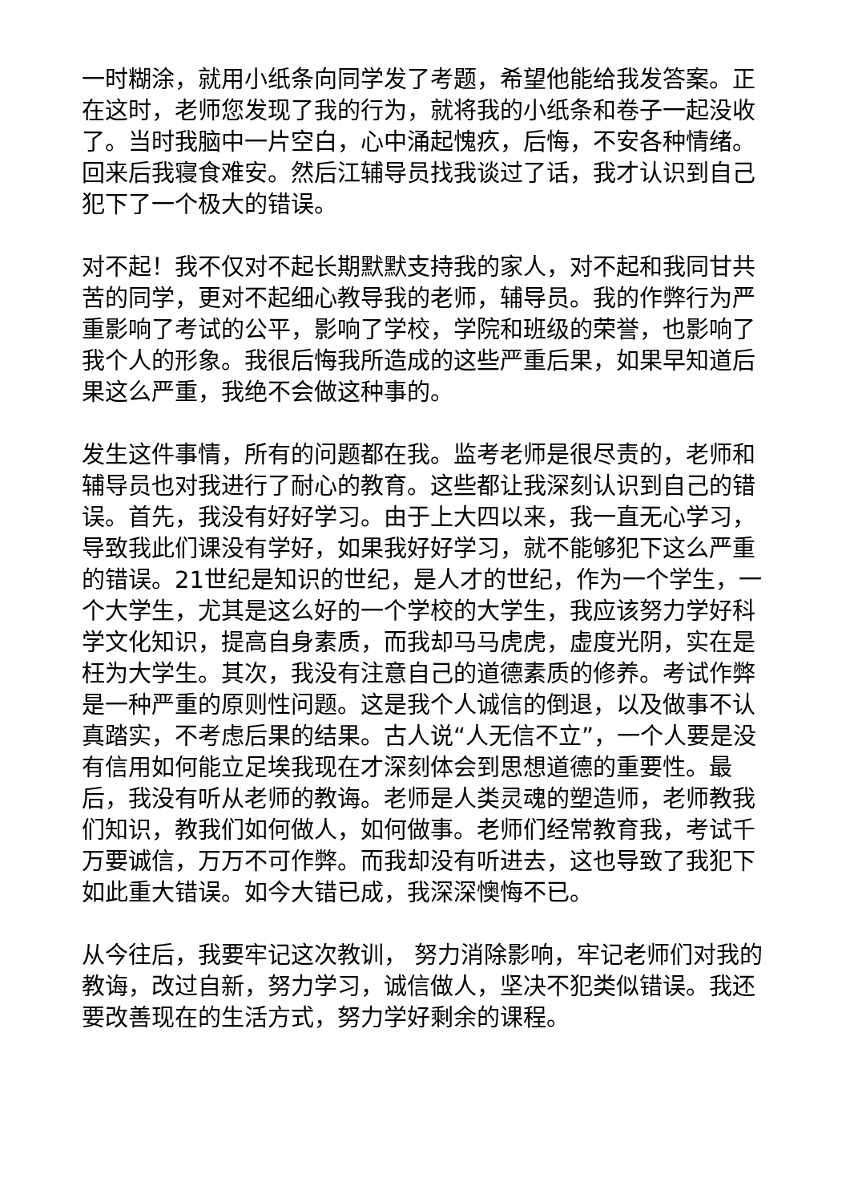一时糊涂，就用小纸条向同学发了考题，希望他能给我发答案。正在这时，老师您发现了我的行为，就将我的小纸条和卷子一起没收了。当时我脑中一片空白，心中涌起愧疚，后悔，不安各种情绪。回来后我寝食难安。然后江辅导员找我谈过了话，我才认识到自己犯下了一个极大的错误。
对不起！我不仅对不起长期默默支持我的家人，对不起和我同甘共苦的同学，更对不起细心教导我的老师，辅导员。我的作弊行为严重影响了考试的公平，影响了学校，学院和班级的荣誉，也影响了我个人的形象。我很后悔我所造成的这些严重后果，如果早知道后果这么严重，我绝不会做这种事的。
发生这件事情，所有的问题都在我。监考老师是很尽责的，老师和辅导员也对我进行了耐心的教育。这些都让我深刻认识到自己的错误。首先，我没有好好学习。由于上大四以来，我一直无心学习，导致我此们课没有学好，如果我好好学习，就不能够犯下这么严重的错误。21世纪是知识的世纪，是人才的世纪，作为一个学生，一个大学生，尤其是这么好的一个学校的大学生，我应该努力学好科学文化知识，提高自身素质，而我却马马虎虎，虚度光阴，实在是枉为大学生。其次，我没有注意自己的道德素质的修养。考试作弊是一种严重的原则性问题。这是我个人诚信的倒退，以及做事不认真踏实，不考虑后果的结果。古人说“人无信不立”，一个人要是没有信用如何能立足埃我现在才深刻体会到思想道德的重要性。最后，我没有听从老师的教诲。老师是人类灵魂的塑造师，老师教我们知识，教我们如何做人，如何做事。老师们经常教育我，考试千万要诚信，万万不可作弊。而我却没有听进去，这也导致了我犯下如此重大错误。如今大错已成，我深深懊悔不已。
从今往后，我要牢记这次教训， 努力消除影响，牢记老师们对我的教诲，改过自新，努力学习，诚信做人，坚决不犯类似错误。我还要改善现在的生活方式，努力学好剩余的课程。